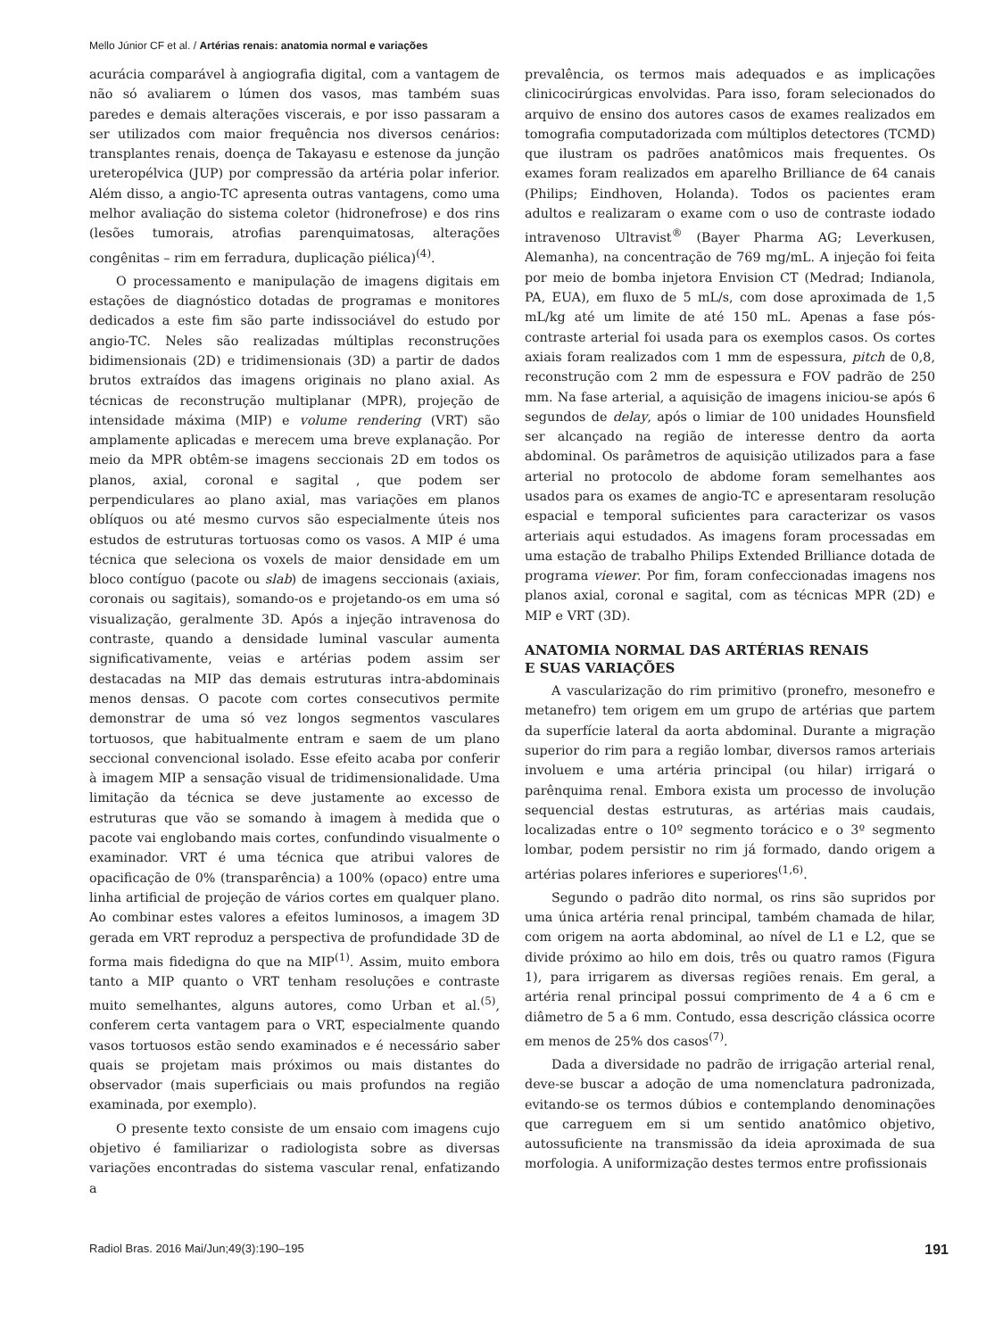Mello Júnior CF et al. / Artérias renais: anatomia normal e variações
acurácia comparável à angiografia digital, com a vantagem de não só avaliarem o lúmen dos vasos, mas também suas paredes e demais alterações viscerais, e por isso passaram a ser utilizados com maior frequência nos diversos cenários: transplantes renais, doença de Takayasu e estenose da junção ureteropélvica (JUP) por compressão da artéria polar inferior. Além disso, a angio-TC apresenta outras vantagens, como uma melhor avaliação do sistema coletor (hidronefrose) e dos rins (lesões tumorais, atrofias parenquimatosas, alterações congênitas – rim em ferradura, duplicação piélica)<sup>(4)</sup>.
O processamento e manipulação de imagens digitais em estações de diagnóstico dotadas de programas e monitores dedicados a este fim são parte indissociável do estudo por angio-TC. Neles são realizadas múltiplas reconstruções bidimensionais (2D) e tridimensionais (3D) a partir de dados brutos extraídos das imagens originais no plano axial. As técnicas de reconstrução multiplanar (MPR), projeção de intensidade máxima (MIP) e volume rendering (VRT) são amplamente aplicadas e merecem uma breve explanação. Por meio da MPR obtêm-se imagens seccionais 2D em todos os planos, axial, coronal e sagital , que podem ser perpendiculares ao plano axial, mas variações em planos oblíquos ou até mesmo curvos são especialmente úteis nos estudos de estruturas tortuosas como os vasos. A MIP é uma técnica que seleciona os voxels de maior densidade em um bloco contíguo (pacote ou slab) de imagens seccionais (axiais, coronais ou sagitais), somando-os e projetando-os em uma só visualização, geralmente 3D. Após a injeção intravenosa do contraste, quando a densidade luminal vascular aumenta significativamente, veias e artérias podem assim ser destacadas na MIP das demais estruturas intra-abdominais menos densas. O pacote com cortes consecutivos permite demonstrar de uma só vez longos segmentos vasculares tortuosos, que habitualmente entram e saem de um plano seccional convencional isolado. Esse efeito acaba por conferir à imagem MIP a sensação visual de tridimensionalidade. Uma limitação da técnica se deve justamente ao excesso de estruturas que vão se somando à imagem à medida que o pacote vai englobando mais cortes, confundindo visualmente o examinador. VRT é uma técnica que atribui valores de opacificação de 0% (transparência) a 100% (opaco) entre uma linha artificial de projeção de vários cortes em qualquer plano. Ao combinar estes valores a efeitos luminosos, a imagem 3D gerada em VRT reproduz a perspectiva de profundidade 3D de forma mais fidedigna do que na MIP<sup>(1)</sup>. Assim, muito embora tanto a MIP quanto o VRT tenham resoluções e contraste muito semelhantes, alguns autores, como Urban et al.<sup>(5)</sup>, conferem certa vantagem para o VRT, especialmente quando vasos tortuosos estão sendo examinados e é necessário saber quais se projetam mais próximos ou mais distantes do observador (mais superficiais ou mais profundos na região examinada, por exemplo).
O presente texto consiste de um ensaio com imagens cujo objetivo é familiarizar o radiologista sobre as diversas variações encontradas do sistema vascular renal, enfatizando a
prevalência, os termos mais adequados e as implicações clinicocirúrgicas envolvidas. Para isso, foram selecionados do arquivo de ensino dos autores casos de exames realizados em tomografia computadorizada com múltiplos detectores (TCMD) que ilustram os padrões anatômicos mais frequentes. Os exames foram realizados em aparelho Brilliance de 64 canais (Philips; Eindhoven, Holanda). Todos os pacientes eram adultos e realizaram o exame com o uso de contraste iodado intravenoso Ultravist<sup>®</sup> (Bayer Pharma AG; Leverkusen, Alemanha), na concentração de 769 mg/mL. A injeção foi feita por meio de bomba injetora Envision CT (Medrad; Indianola, PA, EUA), em fluxo de 5 mL/s, com dose aproximada de 1,5 mL/kg até um limite de até 150 mL. Apenas a fase pós-contraste arterial foi usada para os exemplos casos. Os cortes axiais foram realizados com 1 mm de espessura, pitch de 0,8, reconstrução com 2 mm de espessura e FOV padrão de 250 mm. Na fase arterial, a aquisição de imagens iniciou-se após 6 segundos de delay, após o limiar de 100 unidades Hounsfield ser alcançado na região de interesse dentro da aorta abdominal. Os parâmetros de aquisição utilizados para a fase arterial no protocolo de abdome foram semelhantes aos usados para os exames de angio-TC e apresentaram resolução espacial e temporal suficientes para caracterizar os vasos arteriais aqui estudados. As imagens foram processadas em uma estação de trabalho Philips Extended Brilliance dotada de programa viewer. Por fim, foram confeccionadas imagens nos planos axial, coronal e sagital, com as técnicas MPR (2D) e MIP e VRT (3D).
ANATOMIA NORMAL DAS ARTÉRIAS RENAIS
E SUAS VARIAÇÕES
A vascularização do rim primitivo (pronefro, mesonefro e metanefro) tem origem em um grupo de artérias que partem da superfície lateral da aorta abdominal. Durante a migração superior do rim para a região lombar, diversos ramos arteriais involuem e uma artéria principal (ou hilar) irrigará o parênquima renal. Embora exista um processo de involução sequencial destas estruturas, as artérias mais caudais, localizadas entre o 10º segmento torácico e o 3º segmento lombar, podem persistir no rim já formado, dando origem a artérias polares inferiores e superiores<sup>(1,6)</sup>.
Segundo o padrão dito normal, os rins são supridos por uma única artéria renal principal, também chamada de hilar, com origem na aorta abdominal, ao nível de L1 e L2, que se divide próximo ao hilo em dois, três ou quatro ramos (Figura 1), para irrigarem as diversas regiões renais. Em geral, a artéria renal principal possui comprimento de 4 a 6 cm e diâmetro de 5 a 6 mm. Contudo, essa descrição clássica ocorre em menos de 25% dos casos<sup>(7)</sup>.
Dada a diversidade no padrão de irrigação arterial renal, deve-se buscar a adoção de uma nomenclatura padronizada, evitando-se os termos dúbios e contemplando denominações que carreguem em si um sentido anatômico objetivo, autossuficiente na transmissão da ideia aproximada de sua morfologia. A uniformização destes termos entre profissionais
Radiol Bras. 2016 Mai/Jun;49(3):190–195 191